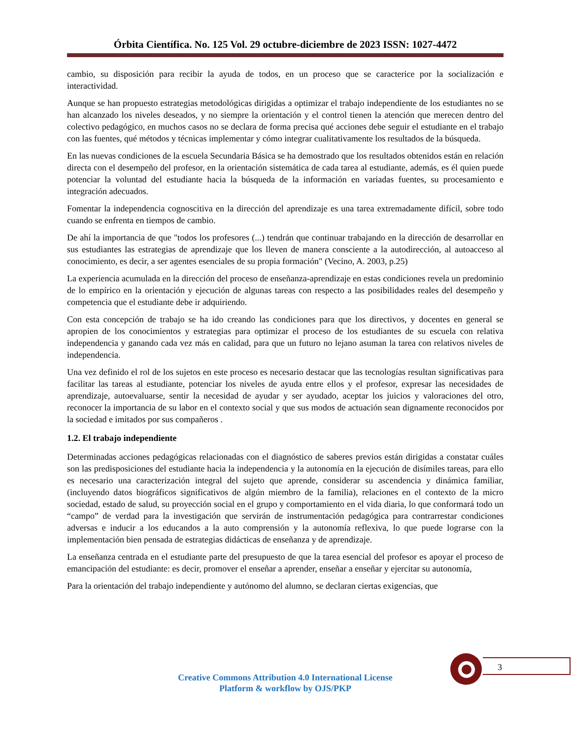Órbita Científica. No. 125 Vol. 29 octubre-diciembre de 2023 ISSN: 1027-4472
cambio, su disposición para recibir la ayuda de todos, en un proceso que se caracterice por la socialización e interactividad.
Aunque se han propuesto estrategias metodológicas dirigidas a optimizar el trabajo independiente de los estudiantes no se han alcanzado los niveles deseados, y no siempre la orientación y el control tienen la atención que merecen dentro del colectivo pedagógico, en muchos casos no se declara de forma precisa qué acciones debe seguir el estudiante en el trabajo con las fuentes, qué métodos y técnicas implementar y cómo integrar cualitativamente los resultados de la búsqueda.
En las nuevas condiciones de la escuela Secundaria Básica se ha demostrado que los resultados obtenidos están en relación directa con el desempeño del profesor, en la orientación sistemática de cada tarea al estudiante, además, es él quien puede potenciar la voluntad del estudiante hacia la búsqueda de la información en variadas fuentes, su procesamiento e integración adecuados.
Fomentar la independencia cognoscitiva en la dirección del aprendizaje es una tarea extremadamente difícil, sobre todo cuando se enfrenta en tiempos de cambio.
De ahí la importancia de que "todos los profesores (...) tendrán que continuar trabajando en la dirección de desarrollar en sus estudiantes las estrategias de aprendizaje que los lleven de manera consciente a la autodirección, al autoacceso al conocimiento, es decir, a ser agentes esenciales de su propia formación" (Vecino, A. 2003, p.25)
La experiencia acumulada en la dirección del proceso de enseñanza-aprendizaje en estas condiciones revela un predominio de lo empírico en la orientación y ejecución de algunas tareas con respecto a las posibilidades reales del desempeño y competencia que el estudiante debe ir adquiriendo.
Con esta concepción de trabajo se ha ido creando las condiciones para que los directivos, y docentes en general se apropien de los conocimientos y estrategias para optimizar el proceso de los estudiantes de su escuela con relativa independencia y ganando cada vez más en calidad, para que un futuro no lejano asuman la tarea con relativos niveles de independencia.
Una vez definido el rol de los sujetos en este proceso es necesario destacar que las tecnologías resultan significativas para facilitar las tareas al estudiante, potenciar los niveles de ayuda entre ellos y el profesor, expresar las necesidades de aprendizaje, autoevaluarse, sentir la necesidad de ayudar y ser ayudado, aceptar los juicios y valoraciones del otro, reconocer la importancia de su labor en el contexto social y que sus modos de actuación sean dignamente reconocidos por la sociedad e imitados por sus compañeros .
1.2. El trabajo independiente
Determinadas acciones pedagógicas relacionadas con el diagnóstico de saberes previos están dirigidas a constatar cuáles son las predisposiciones del estudiante hacia la independencia y la autonomía en la ejecución de disímiles tareas, para ello es necesario una caracterización integral del sujeto que aprende, considerar su ascendencia y dinámica familiar, (incluyendo datos biográficos significativos de algún miembro de la familia), relaciones en el contexto de la micro sociedad, estado de salud, su proyección social en el grupo y comportamiento en el vida diaria, lo que conformará todo un “campo” de verdad para la investigación que servirán de instrumentación pedagógica para contrarrestar condiciones adversas e inducir a los educandos a la auto comprensión y la autonomía reflexiva, lo que puede lograrse con la implementación bien pensada de estrategias didácticas de enseñanza y de aprendizaje.
La enseñanza centrada en el estudiante parte del presupuesto de que la tarea esencial del profesor es apoyar el proceso de emancipación del estudiante: es decir, promover el enseñar a aprender, enseñar a enseñar y ejercitar su autonomía,
Para la orientación del trabajo independiente y autónomo del alumno, se declaran ciertas exigencias, que
3
Creative Commons Attribution 4.0 International License
Platform & workflow by OJS/PKP